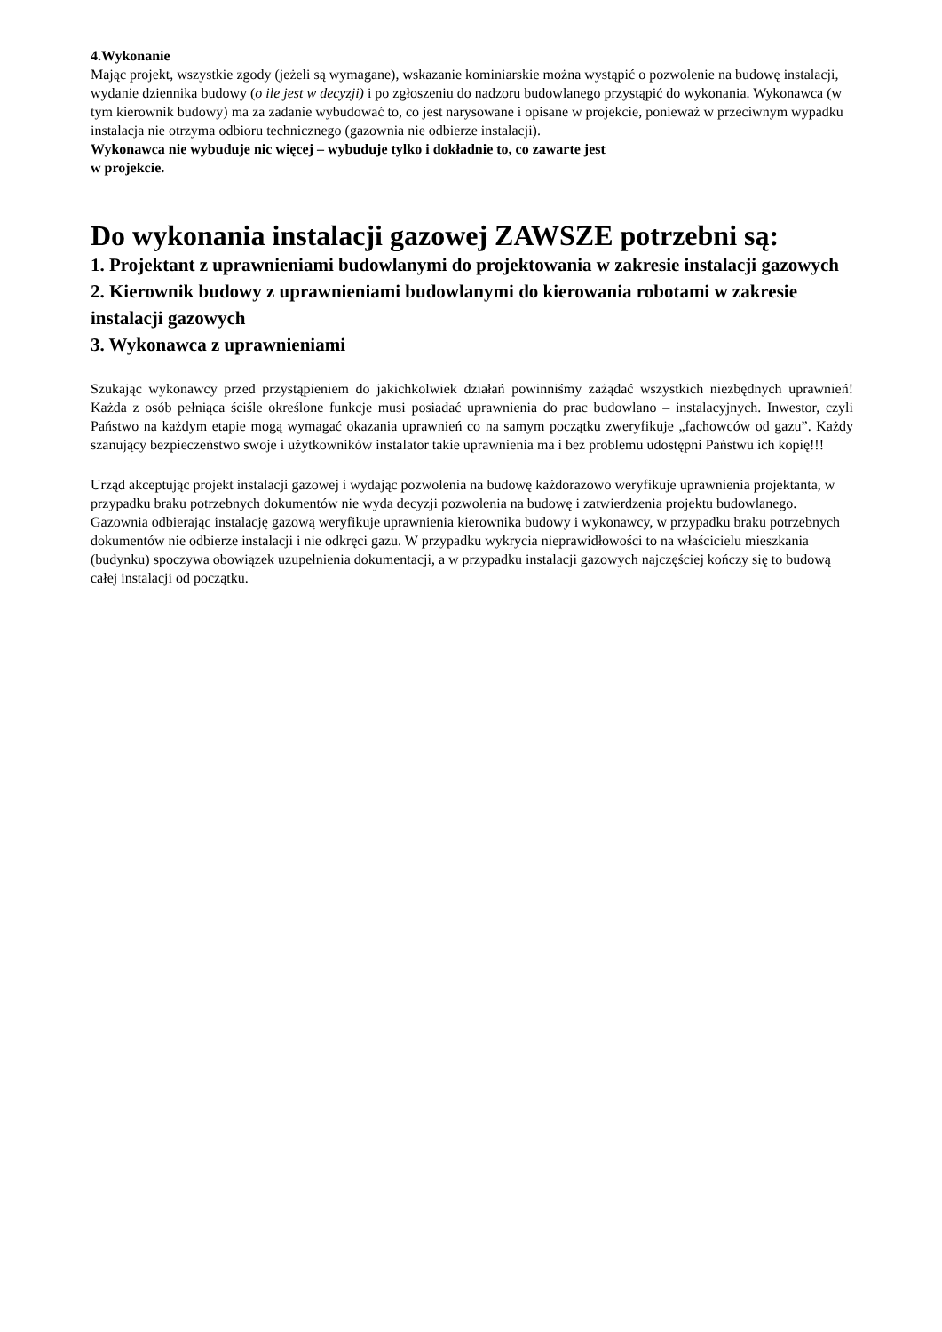4.Wykonanie
Mając projekt, wszystkie zgody (jeżeli są wymagane), wskazanie kominiarskie można wystąpić o pozwolenie na budowę instalacji, wydanie dziennika budowy (o ile jest w decyzji) i po zgłoszeniu do nadzoru budowlanego przystąpić do wykonania. Wykonawca (w tym kierownik budowy) ma za zadanie wybudować to, co jest narysowane i opisane w projekcie, ponieważ w przeciwnym wypadku instalacja nie otrzyma odbioru technicznego (gazownia nie odbierze instalacji).
Wykonawca nie wybuduje nic więcej – wybuduje tylko i dokładnie to, co zawarte jest
w projekcie.
Do wykonania instalacji gazowej ZAWSZE potrzebni są:
1. Projektant z uprawnieniami budowlanymi do projektowania w zakresie instalacji gazowych
2. Kierownik budowy z uprawnieniami budowlanymi do kierowania robotami w zakresie instalacji gazowych
3. Wykonawca z uprawnieniami
Szukając wykonawcy przed przystąpieniem do jakichkolwiek działań powinniśmy zażądać wszystkich niezbędnych uprawnień! Każda z osób pełniąca ściśle określone funkcje musi posiadać uprawnienia do prac budowlano – instalacyjnych. Inwestor, czyli Państwo na każdym etapie mogą wymagać okazania uprawnień co na samym początku zweryfikuje „fachowców od gazu”. Każdy szanujący bezpieczeństwo swoje i użytkowników instalator takie uprawnienia ma i bez problemu udostępni Państwu ich kopię!!!
Urząd akceptując projekt instalacji gazowej i wydając pozwolenia na budowę każdorazowo weryfikuje uprawnienia projektanta, w przypadku braku potrzebnych dokumentów nie wyda decyzji pozwolenia na budowę i zatwierdzenia projektu budowlanego. Gazownia odbierając instalację gazową weryfikuje uprawnienia kierownika budowy i wykonawcy, w przypadku braku potrzebnych dokumentów nie odbierze instalacji i nie odkręci gazu. W przypadku wykrycia nieprawidłowości to na właścicielu mieszkania (budynku) spoczywa obowiązek uzupełnienia dokumentacji, a w przypadku instalacji gazowych najczęściej kończy się to budową całej instalacji od początku.